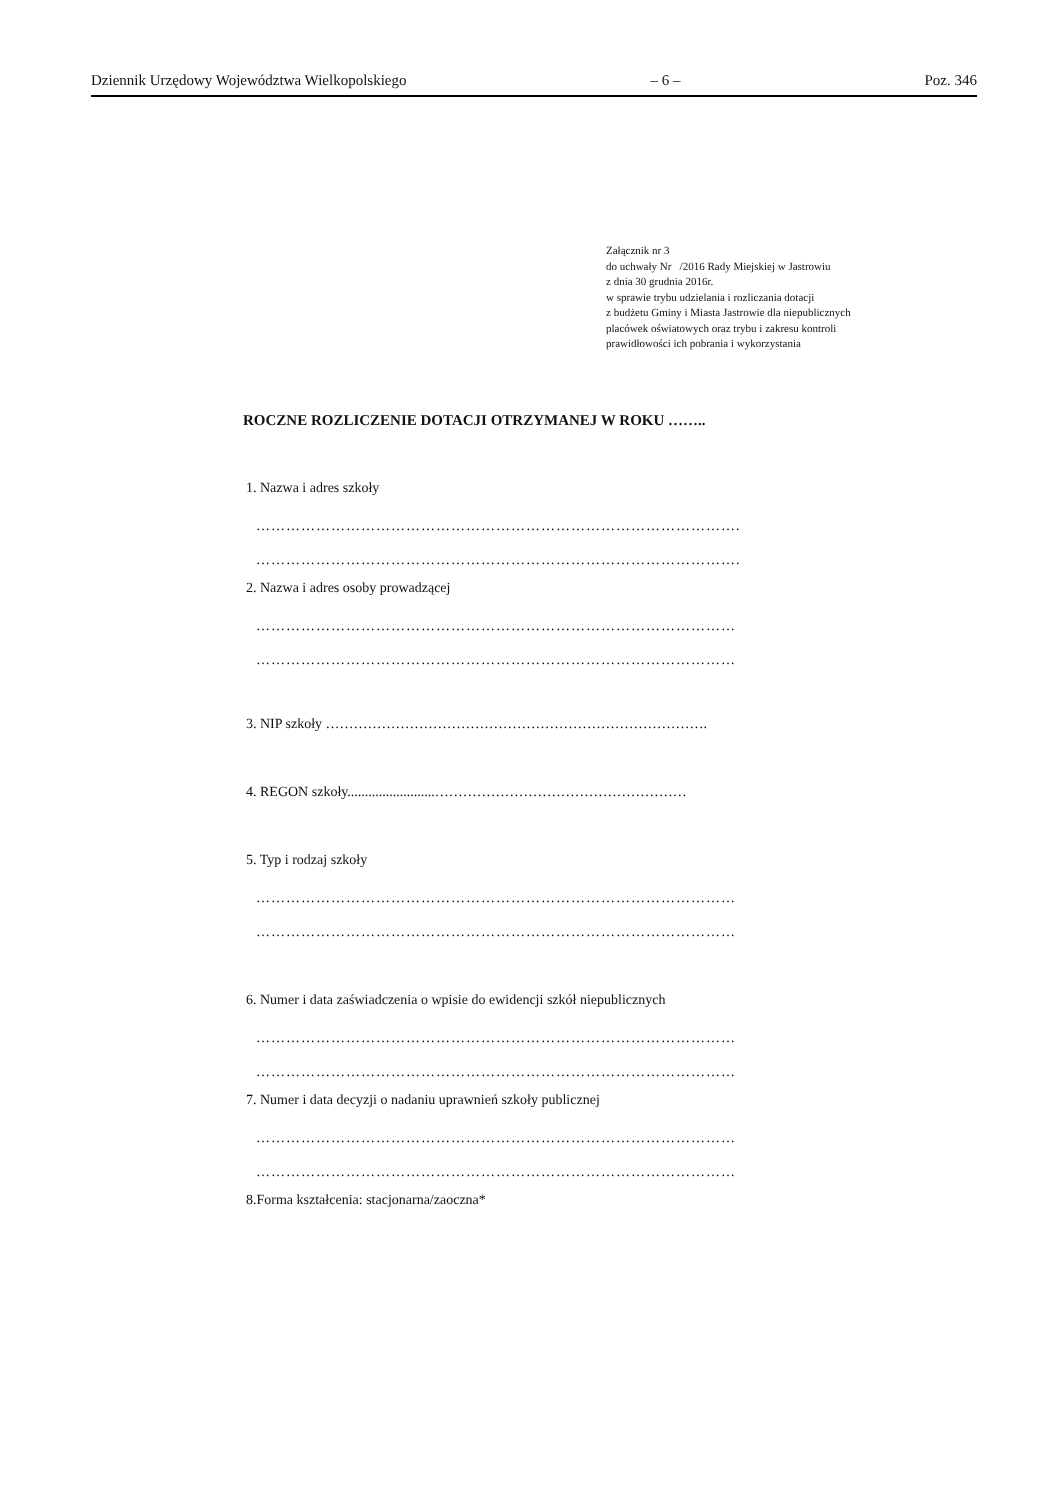Dziennik Urzędowy Województwa Wielkopolskiego – 6 – Poz. 346
Załącznik nr 3
do uchwały Nr /2016 Rady Miejskiej w Jastrowiu
z dnia 30 grudnia 2016r.
w sprawie trybu udzielania i rozliczania dotacji
z budżetu Gminy i Miasta Jastrowie dla niepublicznych
placówek oświatowych oraz trybu i zakresu kontroli
prawidłowości ich pobrania i wykorzystania
ROCZNE ROZLICZENIE DOTACJI OTRZYMANEJ W ROKU ……..
1. Nazwa i adres szkoły
…………………………………………………………………………………….
…………………………………………………………………………………….
2. Nazwa i adres osoby prowadzącej
……………………………………………………………………………………
……………………………………………………………………………………
3. NIP szkoły ……………………………………………………………………….
4. REGON szkoły.........................………………………………………………
5. Typ i rodzaj szkoły
……………………………………………………………………………………
……………………………………………………………………………………
6. Numer i data zaświadczenia o wpisie do ewidencji szkół niepublicznych
……………………………………………………………………………………
……………………………………………………………………………………
7. Numer i data decyzji o nadaniu uprawnień szkoły publicznej
……………………………………………………………………………………
……………………………………………………………………………………
8.Forma kształcenia: stacjonarna/zaoczna*